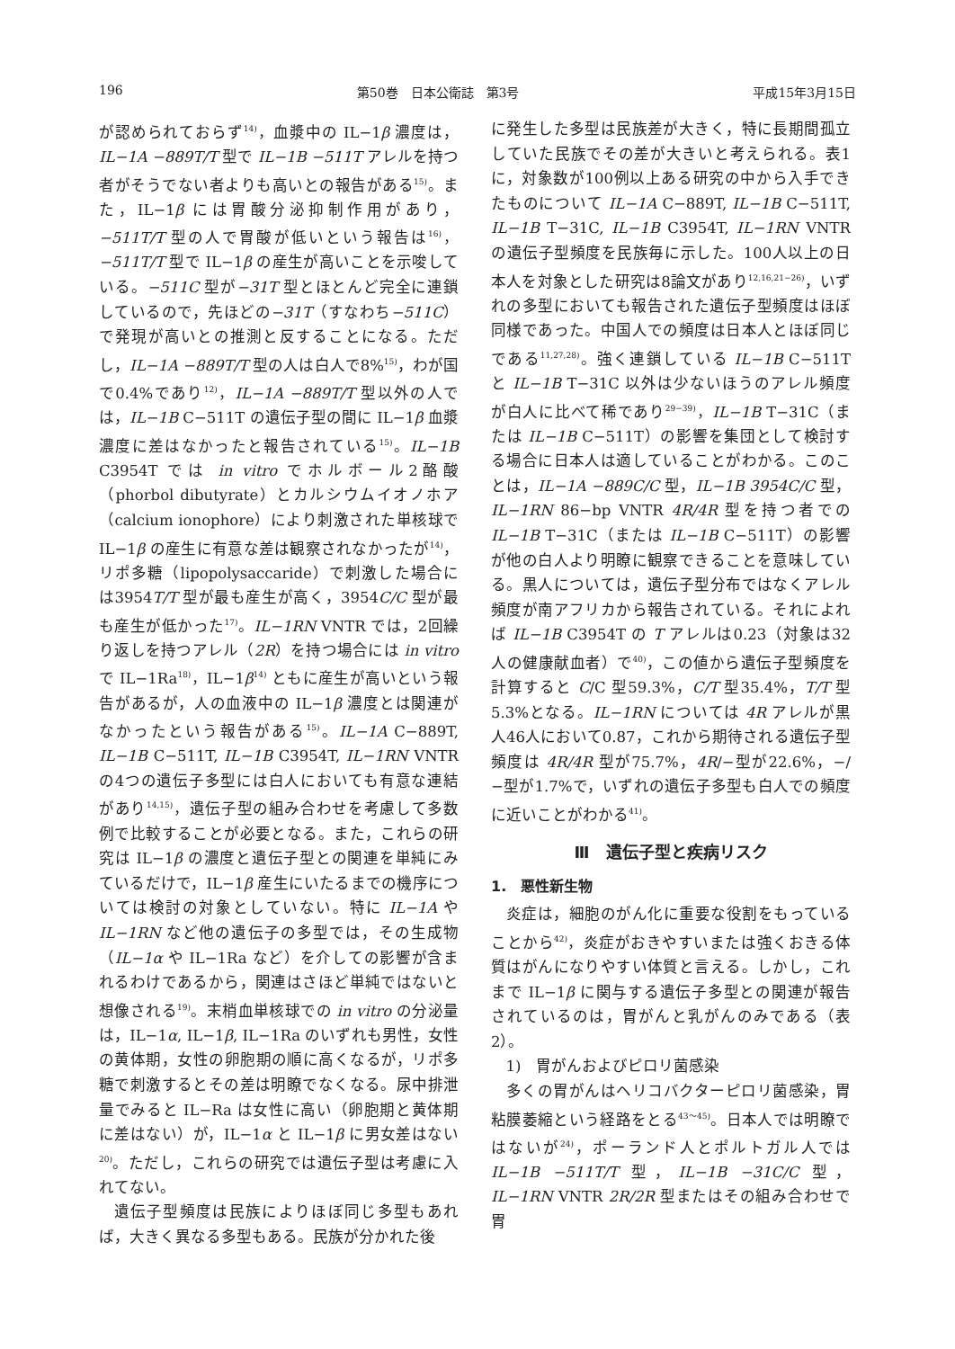196 第50巻　日本公衛誌　第3号 平成15年3月15日
が認められておらず<sup>14)</sup>，血漿中の IL−1β 濃度は，IL−1A −889T/T 型で IL−1B −511T アレルを持つ者がそうでない者よりも高いとの報告がある<sup>15)</sup>。また，IL−1β には胃酸分泌抑制作用があり，−511T/T 型の人で胃酸が低いという報告は<sup>16)</sup>，−511T/T 型で IL−1β の産生が高いことを示唆している。−511C 型が−31T 型とほとんど完全に連鎖しているので，先ほどの−31T（すなわち−511C）で発現が高いとの推測と反することになる。ただし，IL−1A −889T/T 型の人は白人で8%<sup>15)</sup>，わが国で0.4%であり<sup>12)</sup>，IL−1A −889T/T 型以外の人では，IL−1B C−511T の遺伝子型の間に IL−1β 血漿濃度に差はなかったと報告されている<sup>15)</sup>。IL−1B C3954T では in vitro でホルボール2酪酸（phorbol dibutyrate）とカルシウムイオノホア（calcium ionophore）により刺激された単核球で IL−1β の産生に有意な差は観察されなかったが<sup>14)</sup>，リポ多糖（lipopolysaccaride）で刺激した場合には3954T/T 型が最も産生が高く，3954C/C 型が最も産生が低かった<sup>17)</sup>。IL−1RN VNTR では，2回繰り返しを持つアレル（2R）を持つ場合には in vitro で IL−1Ra<sup>18)</sup>，IL−1β<sup>14)</sup> ともに産生が高いという報告があるが，人の血液中の IL−1β 濃度とは関連がなかったという報告がある<sup>15)</sup>。IL−1A C−889T, IL−1B C−511T, IL−1B C3954T, IL−1RN VNTR の4つの遺伝子多型には白人においても有意な連結があり<sup>14,15)</sup>，遺伝子型の組み合わせを考慮して多数例で比較することが必要となる。また，これらの研究は IL−1β の濃度と遺伝子型との関連を単純にみているだけで，IL−1β 産生にいたるまでの機序については検討の対象としていない。特に IL−1A や IL−1RN など他の遺伝子の多型では，その生成物（IL−1α や IL−1Ra など）を介しての影響が含まれるわけであるから，関連はさほど単純ではないと想像される<sup>19)</sup>。末梢血単核球での in vitro の分泌量は，IL−1α, IL−1β, IL−1Ra のいずれも男性，女性の黄体期，女性の卵胞期の順に高くなるが，リポ多糖で刺激するとその差は明瞭でなくなる。尿中排泄量でみると IL−Ra は女性に高い（卵胞期と黄体期に差はない）が，IL−1α と IL−1β に男女差はない<sup>20)</sup>。ただし，これらの研究では遺伝子型は考慮に入れてない。
遺伝子型頻度は民族によりほぼ同じ多型もあれば，大きく異なる多型もある。民族が分かれた後
に発生した多型は民族差が大きく，特に長期間孤立していた民族でその差が大きいと考えられる。表1に，対象数が100例以上ある研究の中から入手できたものについて IL−1A C−889T, IL−1B C−511T, IL−1B T−31C, IL−1B C3954T, IL−1RN VNTR の遺伝子型頻度を民族毎に示した。100人以上の日本人を対象とした研究は8論文があり<sup>12,16,21−26)</sup>，いずれの多型においても報告された遺伝子型頻度はほぼ同様であった。中国人での頻度は日本人とほぼ同じである<sup>11,27,28)</sup>。強く連鎖している IL−1B C−511T と IL−1B T−31C 以外は少ないほうのアレル頻度が白人に比べて稀であり<sup>29−39)</sup>，IL−1B T−31C（または IL−1B C−511T）の影響を集団として検討する場合に日本人は適していることがわかる。このことは，IL−1A −889C/C 型，IL−1B 3954C/C 型，IL−1RN 86−bp VNTR 4R/4R 型を持つ者での IL−1B T−31C（または IL−1B C−511T）の影響が他の白人より明瞭に観察できることを意味している。黒人については，遺伝子型分布ではなくアレル頻度が南アフリカから報告されている。それによれば IL−1B C3954T の T アレルは0.23（対象は32人の健康献血者）で<sup>40)</sup>，この値から遺伝子型頻度を計算すると C/C 型59.3%，C/T 型35.4%，T/T 型5.3%となる。IL−1RN については 4R アレルが黒人46人において0.87，これから期待される遺伝子型頻度は 4R/4R 型が75.7%，4R/−型が22.6%，−/−型が1.7%で，いずれの遺伝子多型も白人での頻度に近いことがわかる<sup>41)</sup>。
Ⅲ　遺伝子型と疾病リスク
1.　悪性新生物
炎症は，細胞のがん化に重要な役割をもっていることから<sup>42)</sup>，炎症がおきやすいまたは強くおきる体質はがんになりやすい体質と言える。しかし，これまで IL−1β に関与する遺伝子多型との関連が報告されているのは，胃がんと乳がんのみである（表2）。
1)　胃がんおよびピロリ菌感染
多くの胃がんはヘリコバクターピロリ菌感染，胃粘膜萎縮という経路をとる<sup>43〜45)</sup>。日本人では明瞭ではないが<sup>24)</sup>，ポーランド人とポルトガル人では IL−1B −511T/T 型，IL−1B −31C/C 型，IL−1RN VNTR 2R/2R 型またはその組み合わせで胃